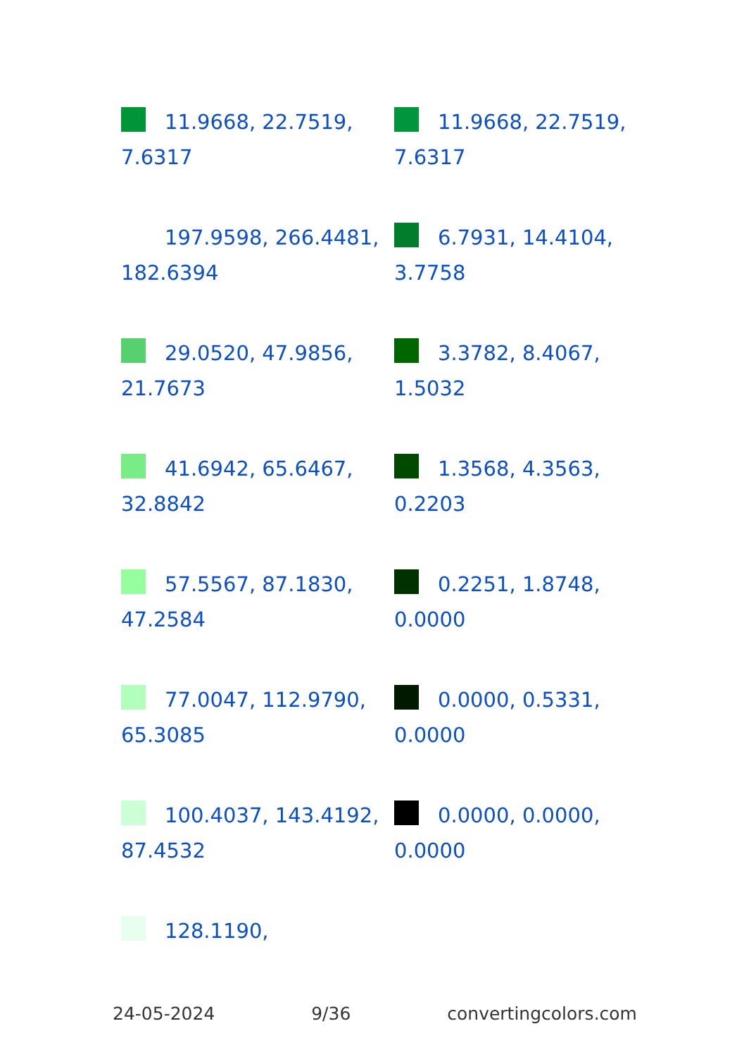11.9668, 22.7519, 7.6317
11.9668, 22.7519, 7.6317
197.9598, 266.4481, 182.6394
6.7931, 14.4104, 3.7758
29.0520, 47.9856, 21.7673
3.3782, 8.4067, 1.5032
41.6942, 65.6467, 32.8842
1.3568, 4.3563, 0.2203
57.5567, 87.1830, 47.2584
0.2251, 1.8748, 0.0000
77.0047, 112.9790, 65.3085
0.0000, 0.5331, 0.0000
100.4037, 143.4192, 87.4532
0.0000, 0.0000, 0.0000
128.1190,
24-05-2024 9/36 convertingcolors.com